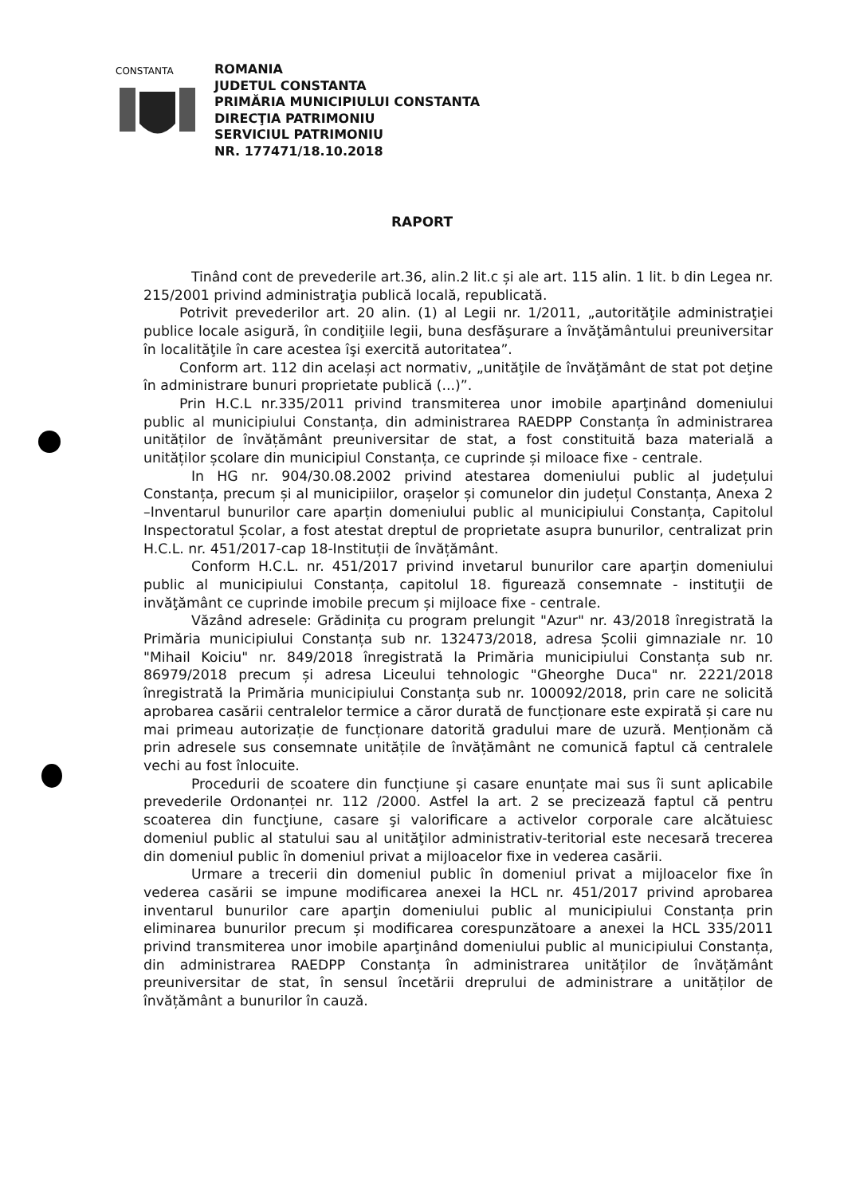CONSTANTA
ROMANIA
JUDETUL CONSTANTA
PRIMĂRIA MUNICIPIULUI CONSTANTA
DIRECŢIA PATRIMONIU
SERVICIUL PATRIMONIU
NR. 177471/18.10.2018
RAPORT
Tinând cont de prevederile art.36, alin.2 lit.c și ale art. 115 alin. 1 lit. b din Legea nr. 215/2001 privind administraţia publică locală, republicată.
Potrivit prevederilor art. 20 alin. (1) al Legii nr. 1/2011, „autorităţile administraţiei publice locale asigură, în condiţiile legii, buna desfăşurare a învăţământului preuniversitar în localităţile în care acestea îşi exercită autoritatea”.
Conform art. 112 din același act normativ, „unităţile de învăţământ de stat pot deţine în administrare bunuri proprietate publică (...)”.
Prin H.C.L nr.335/2011 privind transmiterea unor imobile aparţinând domeniului public al municipiului Constanța, din administrarea RAEDPP Constanța în administrarea unităților de învățământ preuniversitar de stat, a fost constituită baza materială a unităților școlare din municipiul Constanța, ce cuprinde și miloace fixe - centrale.
In HG nr. 904/30.08.2002 privind atestarea domeniului public al județului Constanța, precum și al municipiilor, orașelor și comunelor din județul Constanța, Anexa 2 –Inventarul bunurilor care aparțin domeniului public al municipiului Constanța, Capitolul Inspectoratul Școlar, a fost atestat dreptul de proprietate asupra bunurilor, centralizat prin H.C.L. nr. 451/2017-cap 18-Instituții de învățământ.
Conform H.C.L. nr. 451/2017 privind invetarul bunurilor care aparţin domeniului public al municipiului Constanța, capitolul 18. figurează consemnate - instituţii de invăţământ ce cuprinde imobile precum și mijloace fixe - centrale.
Văzând adresele: Grădinița cu program prelungit "Azur" nr. 43/2018 înregistrată la Primăria municipiului Constanța sub nr. 132473/2018, adresa Școlii gimnaziale nr. 10 "Mihail Koiciu" nr. 849/2018 înregistrată la Primăria municipiului Constanța sub nr. 86979/2018 precum și adresa Liceului tehnologic "Gheorghe Duca" nr. 2221/2018 înregistrată la Primăria municipiului Constanța sub nr. 100092/2018, prin care ne solicită aprobarea casării centralelor termice a căror durată de funcționare este expirată și care nu mai primeau autorizație de funcționare datorită gradului mare de uzură. Menționăm că prin adresele sus consemnate unitățile de învățământ ne comunică faptul că centralele vechi au fost înlocuite.
Procedurii de scoatere din funcțiune și casare enunțate mai sus îi sunt aplicabile prevederile Ordonanței nr. 112 /2000. Astfel la art. 2 se precizează faptul că pentru scoaterea din funcţiune, casare şi valorificare a activelor corporale care alcătuiesc domeniul public al statului sau al unităţilor administrativ-teritorial este necesară trecerea din domeniul public în domeniul privat a mijloacelor fixe in vederea casării.
Urmare a trecerii din domeniul public în domeniul privat a mijloacelor fixe în vederea casării se impune modificarea anexei la HCL nr. 451/2017 privind aprobarea inventarul bunurilor care aparţin domeniului public al municipiului Constanța prin eliminarea bunurilor precum și modificarea corespunzătoare a anexei la HCL 335/2011 privind transmiterea unor imobile aparţinând domeniului public al municipiului Constanța, din administrarea RAEDPP Constanța în administrarea unităților de învățământ preuniversitar de stat, în sensul încetării dreprului de administrare a unităților de învățământ a bunurilor în cauză.